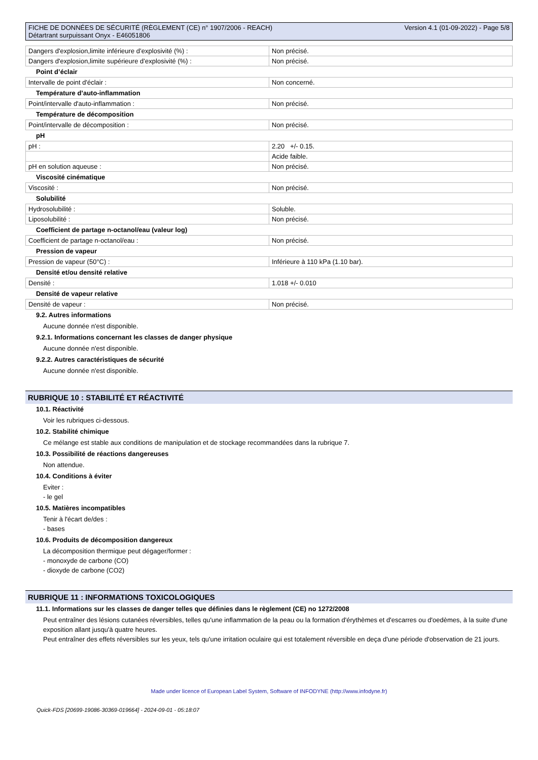FICHE DE DONNÉES DE SÉCURITÉ (RÈGLEMENT (CE) n° 1907/2006 - REACH)
Détartrant surpuissant Onyx - E46051806
Version 4.1 (01-09-2022) - Page 5/8
| Dangers d'explosion,limite inférieure d’explosivité (%) : | Non précisé. |
| Dangers d'explosion,limite supérieure d’explosivité (%) : | Non précisé. |
Point d’éclair
| Intervalle de point d'éclair : | Non concerné. |
Température d’auto-inflammation
| Point/intervalle d'auto-inflammation : | Non précisé. |
Température de décomposition
| Point/intervalle de décomposition : | Non précisé. |
pH
| pH : | 2.20 +/- 0.15. |
| | Acide faible. |
| pH en solution aqueuse : | Non précisé. |
Viscosité cinématique
| Viscosité : | Non précisé. |
Solubilité
| Hydrosolubilité : | Soluble. |
| Liposolubilité : | Non précisé. |
Coefficient de partage n-octanol/eau (valeur log)
| Coefficient de partage n-octanol/eau : | Non précisé. |
Pression de vapeur
| Pression de vapeur (50°C) : | Inférieure à 110 kPa (1.10 bar). |
Densité et/ou densité relative
| Densité : | 1.018 +/- 0.010 |
Densité de vapeur relative
| Densité de vapeur : | Non précisé. |
9.2. Autres informations
Aucune donnée n'est disponible.
9.2.1. Informations concernant les classes de danger physique
Aucune donnée n'est disponible.
9.2.2. Autres caractéristiques de sécurité
Aucune donnée n'est disponible.
RUBRIQUE 10 : STABILITÉ ET RÉACTIVITÉ
10.1. Réactivité
Voir les rubriques ci-dessous.
10.2. Stabilité chimique
Ce mélange est stable aux conditions de manipulation et de stockage recommandées dans la rubrique 7.
10.3. Possibilité de réactions dangereuses
Non attendue.
10.4. Conditions à éviter
Eviter :
- le gel
10.5. Matières incompatibles
Tenir à l'écart de/des :
- bases
10.6. Produits de décomposition dangereux
La décomposition thermique peut dégager/former :
- monoxyde de carbone (CO)
- dioxyde de carbone (CO2)
RUBRIQUE 11 : INFORMATIONS TOXICOLOGIQUES
11.1. Informations sur les classes de danger telles que définies dans le règlement (CE) no 1272/2008
Peut entraîner des lésions cutanées réversibles, telles qu'une inflammation de la peau ou la formation d'érythèmes et d'escarres ou d'oedèmes, à la suite d'une exposition allant jusqu'à quatre heures.
Peut entraîner des effets réversibles sur les yeux, tels qu'une irritation oculaire qui est totalement réversible en deça d'une période d'observation de 21 jours.
Made under licence of European Label System, Software of INFODYNE (http://www.infodyne.fr)
Quick-FDS [20699-19086-30369-019664] - 2024-09-01 - 05:18:07